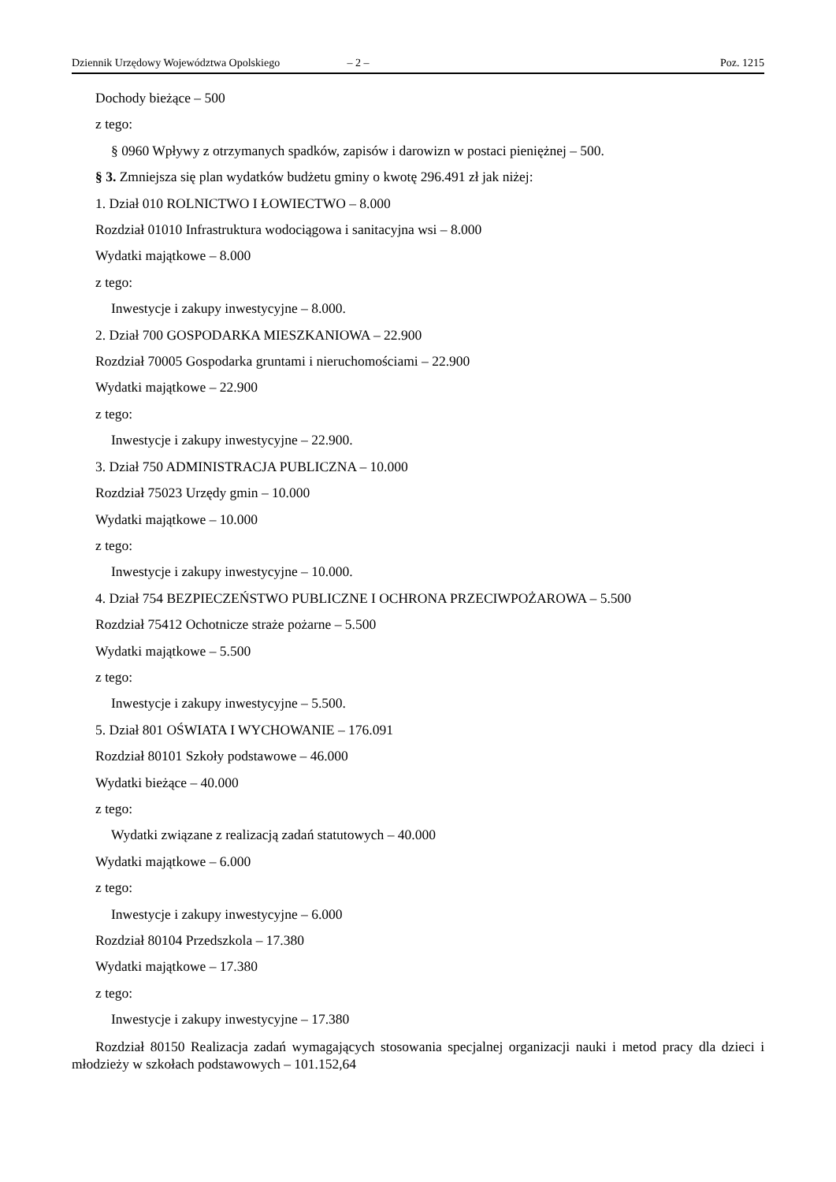Dziennik Urzędowy Województwa Opolskiego – 2 – Poz. 1215
Dochody bieżące – 500
z tego:
§ 0960 Wpływy z otrzymanych spadków, zapisów i darowizn w postaci pieniężnej – 500.
§ 3. Zmniejsza się plan wydatków budżetu gminy o kwotę 296.491 zł jak niżej:
1. Dział 010 ROLNICTWO I ŁOWIECTWO – 8.000
Rozdział 01010 Infrastruktura wodociągowa i sanitacyjna wsi – 8.000
Wydatki majątkowe – 8.000
z tego:
Inwestycje i zakupy inwestycyjne – 8.000.
2. Dział 700 GOSPODARKA MIESZKANIOWA – 22.900
Rozdział 70005 Gospodarka gruntami i nieruchomościami – 22.900
Wydatki majątkowe – 22.900
z tego:
Inwestycje i zakupy inwestycyjne – 22.900.
3. Dział 750 ADMINISTRACJA PUBLICZNA – 10.000
Rozdział 75023 Urzędy gmin – 10.000
Wydatki majątkowe – 10.000
z tego:
Inwestycje i zakupy inwestycyjne – 10.000.
4. Dział 754 BEZPIECZEŃSTWO PUBLICZNE I OCHRONA PRZECIWPOŻAROWA – 5.500
Rozdział 75412 Ochotnicze straże pożarne – 5.500
Wydatki majątkowe – 5.500
z tego:
Inwestycje i zakupy inwestycyjne – 5.500.
5. Dział 801 OŚWIATA I WYCHOWANIE – 176.091
Rozdział 80101 Szkoły podstawowe – 46.000
Wydatki bieżące – 40.000
z tego:
Wydatki związane z realizacją zadań statutowych – 40.000
Wydatki majątkowe – 6.000
z tego:
Inwestycje i zakupy inwestycyjne – 6.000
Rozdział 80104 Przedszkola – 17.380
Wydatki majątkowe – 17.380
z tego:
Inwestycje i zakupy inwestycyjne – 17.380
Rozdział 80150 Realizacja zadań wymagających stosowania specjalnej organizacji nauki i metod pracy dla dzieci i młodzieży w szkołach podstawowych – 101.152,64